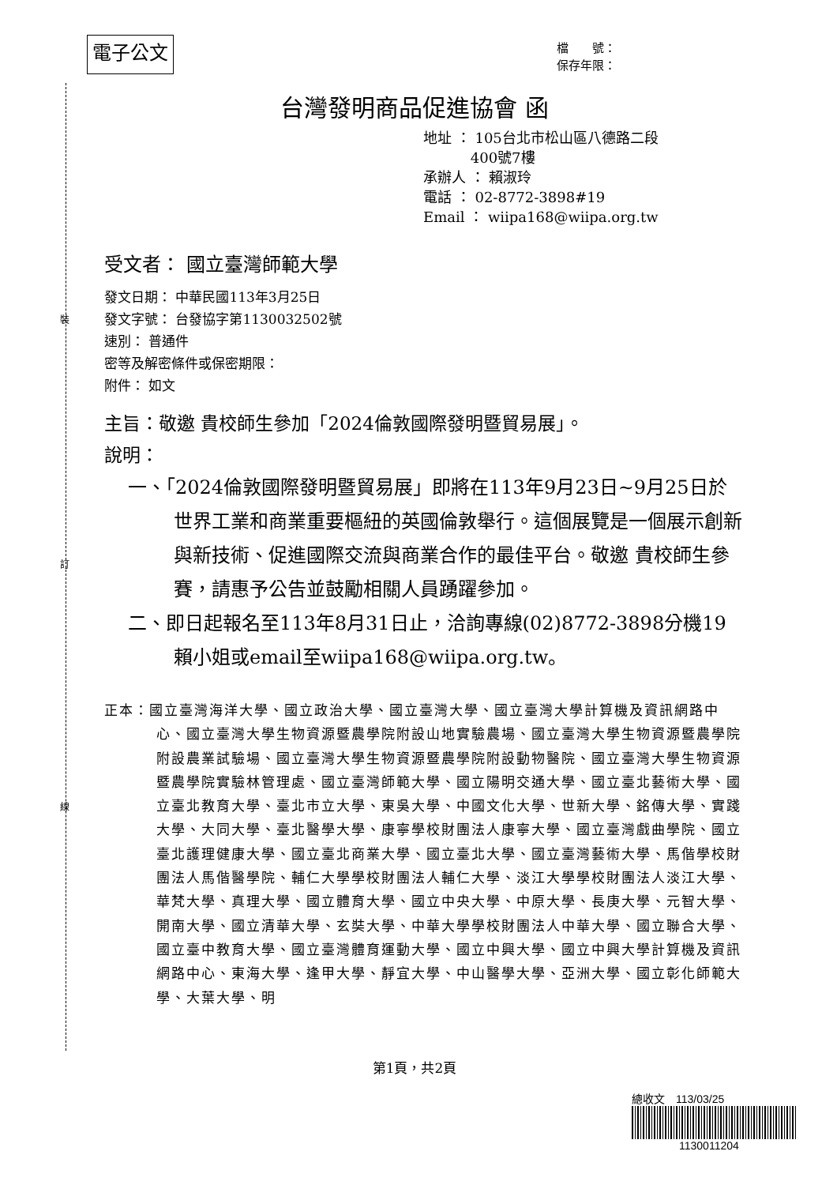裝
訂
線
電子公文
檔　　號：
保存年限：
台灣發明商品促進協會 函
地址 ： 105台北市松山區八德路二段
　　　 400號7樓
承辦人 ： 賴淑玲
電話 ： 02-8772-3898#19
Email ： wiipa168@wiipa.org.tw
受文者： 國立臺灣師範大學
發文日期： 中華民國113年3月25日
發文字號： 台發協字第1130032502號
速別： 普通件
密等及解密條件或保密期限：
附件： 如文
主旨：敬邀 貴校師生參加「2024倫敦國際發明暨貿易展」。
說明：
一、「2024倫敦國際發明暨貿易展」即將在113年9月23日~9月25日於世界工業和商業重要樞紐的英國倫敦舉行。這個展覽是一個展示創新與新技術、促進國際交流與商業合作的最佳平台。敬邀 貴校師生參賽，請惠予公告並鼓勵相關人員踴躍參加。
二、即日起報名至113年8月31日止，洽詢專線(02)8772-3898分機19賴小姐或email至wiipa168@wiipa.org.tw。
正本：國立臺灣海洋大學、國立政治大學、國立臺灣大學、國立臺灣大學計算機及資訊網路中心、國立臺灣大學生物資源暨農學院附設山地實驗農場、國立臺灣大學生物資源暨農學院附設農業試驗場、國立臺灣大學生物資源暨農學院附設動物醫院、國立臺灣大學生物資源暨農學院實驗林管理處、國立臺灣師範大學、國立陽明交通大學、國立臺北藝術大學、國立臺北教育大學、臺北市立大學、東吳大學、中國文化大學、世新大學、銘傳大學、實踐大學、大同大學、臺北醫學大學、康寧學校財團法人康寧大學、國立臺灣戲曲學院、國立臺北護理健康大學、國立臺北商業大學、國立臺北大學、國立臺灣藝術大學、馬偕學校財團法人馬偕醫學院、輔仁大學學校財團法人輔仁大學、淡江大學學校財團法人淡江大學、華梵大學、真理大學、國立體育大學、國立中央大學、中原大學、長庚大學、元智大學、開南大學、國立清華大學、玄奘大學、中華大學學校財團法人中華大學、國立聯合大學、國立臺中教育大學、國立臺灣體育運動大學、國立中興大學、國立中興大學計算機及資訊網路中心、東海大學、逢甲大學、靜宜大學、中山醫學大學、亞洲大學、國立彰化師範大學、大葉大學、明
第1頁，共2頁
總收文　113/03/25
1130011204